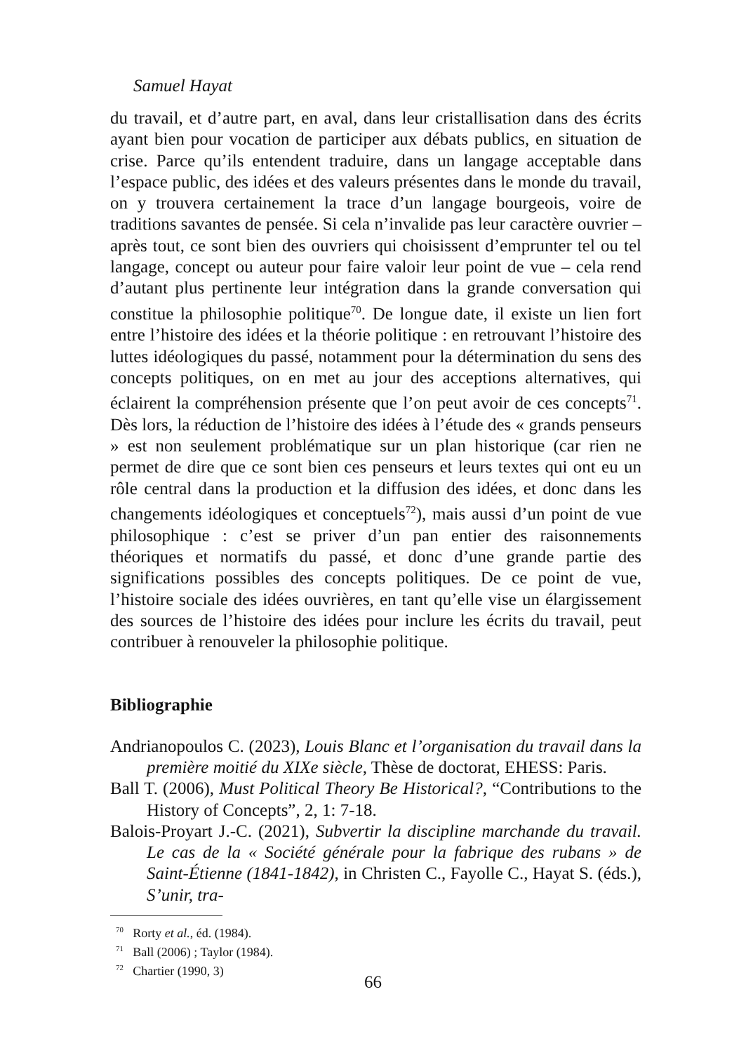Samuel Hayat
du travail, et d’autre part, en aval, dans leur cristallisation dans des écrits ayant bien pour vocation de participer aux débats publics, en situation de crise. Parce qu’ils entendent traduire, dans un langage acceptable dans l’espace public, des idées et des valeurs présentes dans le monde du travail, on y trouvera certainement la trace d’un langage bourgeois, voire de traditions savantes de pensée. Si cela n’invalide pas leur caractère ouvrier – après tout, ce sont bien des ouvriers qui choisissent d’emprunter tel ou tel langage, concept ou auteur pour faire valoir leur point de vue – cela rend d’autant plus pertinente leur intégration dans la grande conversation qui constitue la philosophie politique<sup>70</sup>. De longue date, il existe un lien fort entre l’histoire des idées et la théorie politique : en retrouvant l’histoire des luttes idéologiques du passé, notamment pour la détermination du sens des concepts politiques, on en met au jour des acceptions alternatives, qui éclairent la compréhension présente que l’on peut avoir de ces concepts<sup>71</sup>. Dès lors, la réduction de l’histoire des idées à l’étude des « grands penseurs » est non seulement problématique sur un plan historique (car rien ne permet de dire que ce sont bien ces penseurs et leurs textes qui ont eu un rôle central dans la production et la diffusion des idées, et donc dans les changements idéologiques et conceptuels<sup>72</sup>), mais aussi d’un point de vue philosophique : c’est se priver d’un pan entier des raisonnements théoriques et normatifs du passé, et donc d’une grande partie des significations possibles des concepts politiques. De ce point de vue, l’histoire sociale des idées ouvrières, en tant qu’elle vise un élargissement des sources de l’histoire des idées pour inclure les écrits du travail, peut contribuer à renouveler la philosophie politique.
Bibliographie
Andrianopoulos C. (2023), Louis Blanc et l’organisation du travail dans la première moitié du XIXe siècle, Thèse de doctorat, EHESS: Paris.
Ball T. (2006), Must Political Theory Be Historical?, “Contributions to the History of Concepts”, 2, 1: 7-18.
Balois-Proyart J.-C. (2021), Subvertir la discipline marchande du travail. Le cas de la « Société générale pour la fabrique des rubans » de Saint-Étienne (1841-1842), in Christen C., Fayolle C., Hayat S. (éds.), S’unir, tra-
<sup>70</sup> Rorty et al., éd. (1984).
<sup>71</sup> Ball (2006) ; Taylor (1984).
<sup>72</sup> Chartier (1990, 3)
66